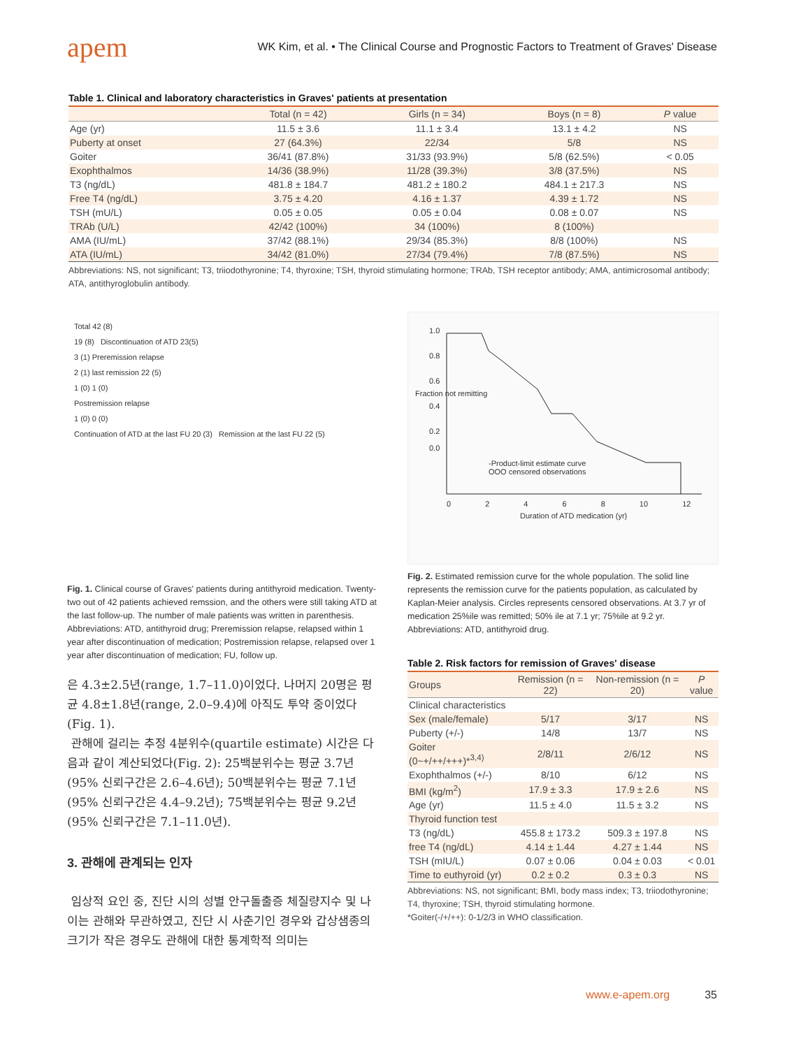apem
WK Kim, et al. • The Clinical Course and Prognostic Factors to Treatment of Graves' Disease
Table 1. Clinical and laboratory characteristics in Graves' patients at presentation
| | Total (n = 42) | Girls (n = 34) | Boys (n = 8) | P value |
| --- | --- | --- | --- | --- |
| Age (yr) | 11.5 ± 3.6 | 11.1 ± 3.4 | 13.1 ± 4.2 | NS |
| Puberty at onset | 27 (64.3%) | 22/34 | 5/8 | NS |
| Goiter | 36/41 (87.8%) | 31/33 (93.9%) | 5/8 (62.5%) | < 0.05 |
| Exophthalmos | 14/36 (38.9%) | 11/28 (39.3%) | 3/8 (37.5%) | NS |
| T3 (ng/dL) | 481.8 ± 184.7 | 481.2 ± 180.2 | 484.1 ± 217.3 | NS |
| Free T4 (ng/dL) | 3.75 ± 4.20 | 4.16 ± 1.37 | 4.39 ± 1.72 | NS |
| TSH (mU/L) | 0.05 ± 0.05 | 0.05 ± 0.04 | 0.08 ± 0.07 | NS |
| TRAb (U/L) | 42/42 (100%) | 34 (100%) | 8 (100%) | |
| AMA (IU/mL) | 37/42 (88.1%) | 29/34 (85.3%) | 8/8 (100%) | NS |
| ATA (IU/mL) | 34/42 (81.0%) | 27/34 (79.4%) | 7/8 (87.5%) | NS |
Abbreviations: NS, not significant; T3, triiodothyronine; T4, thyroxine; TSH, thyroid stimulating hormone; TRAb, TSH receptor antibody; AMA, antimicrosomal antibody; ATA, antithyroglobulin antibody.
Total 42 (8)
19 (8) Discontinuation of ATD 23(5)
3 (1) Preremission relapse
2 (1) last remission 22 (5)
1 (0) 1 (0)
Postremission relapse
1 (0) 0 (0)
Continuation of ATD at the last FU 20 (3) Remission at the last FU 22 (5)
Fig. 1. Clinical course of Graves' patients during antithyroid medication. Twenty-two out of 42 patients achieved remssion, and the others were still taking ATD at the last follow-up. The number of male patients was written in parenthesis. Abbreviations: ATD, antithyroid drug; Preremission relapse, relapsed within 1 year after discontinuation of medication; Postremission relapse, relapsed over 1 year after discontinuation of medication; FU, follow up.
은 4.3±2.5년(range, 1.7–11.0)이었다. 나머지 20명은 평균 4.8±1.8년(range, 2.0–9.4)에 아직도 투약 중이었다(Fig. 1).
관해에 걸리는 추정 4분위수(quartile estimate) 시간은 다음과 같이 계산되었다(Fig. 2): 25백분위수는 평균 3.7년(95% 신뢰구간은 2.6–4.6년); 50백분위수는 평균 7.1년(95% 신뢰구간은 4.4–9.2년); 75백분위수는 평균 9.2년(95% 신뢰구간은 7.1–11.0년).
3. 관해에 관계되는 인자
임상적 요인 중, 진단 시의 성별 안구돌출증 체질량지수 및 나이는 관해와 무관하였고, 진단 시 사춘기인 경우와 갑상샘종의 크기가 작은 경우도 관해에 대한 통계학적 의미는
1.0
0.8
0.6
0.4
0.2
0.0
-Product-limit estimate curve
OOO censored observations
0 2 4 6 8 10 12
Duration of ATD medication (yr)
Fraction not remitting
Fig. 2. Estimated remission curve for the whole population. The solid line represents the remission curve for the patients population, as calculated by Kaplan-Meier analysis. Circles represents censored observations. At 3.7 yr of medication 25%ile was remitted; 50% ile at 7.1 yr; 75%ile at 9.2 yr. Abbreviations: ATD, antithyroid drug.
Table 2. Risk factors for remission of Graves' disease
| Groups | Remission (n = 22) | Non-remission (n = 20) | P value |
| --- | --- | --- | --- |
| Clinical characteristics | | | |
| Sex (male/female) | 5/17 | 3/17 | NS |
| Puberty (+/-) | 14/8 | 13/7 | NS |
| Goiter (0~+/++/+++)*<sup>3,4)</sup> | 2/8/11 | 2/6/12 | NS |
| Exophthalmos (+/-) | 8/10 | 6/12 | NS |
| BMI (kg/m<sup>2</sup>) | 17.9 ± 3.3 | 17.9 ± 2.6 | NS |
| Age (yr) | 11.5 ± 4.0 | 11.5 ± 3.2 | NS |
| Thyroid function test | | | |
| T3 (ng/dL) | 455.8 ± 173.2 | 509.3 ± 197.8 | NS |
| free T4 (ng/dL) | 4.14 ± 1.44 | 4.27 ± 1.44 | NS |
| TSH (mIU/L) | 0.07 ± 0.06 | 0.04 ± 0.03 | < 0.01 |
| Time to euthyroid (yr) | 0.2 ± 0.2 | 0.3 ± 0.3 | NS |
Abbreviations: NS, not significant; BMI, body mass index; T3, triiodothyronine; T4, thyroxine; TSH, thyroid stimulating hormone.
*Goiter(-/+/++): 0-1/2/3 in WHO classification.
www.e-apem.org 35